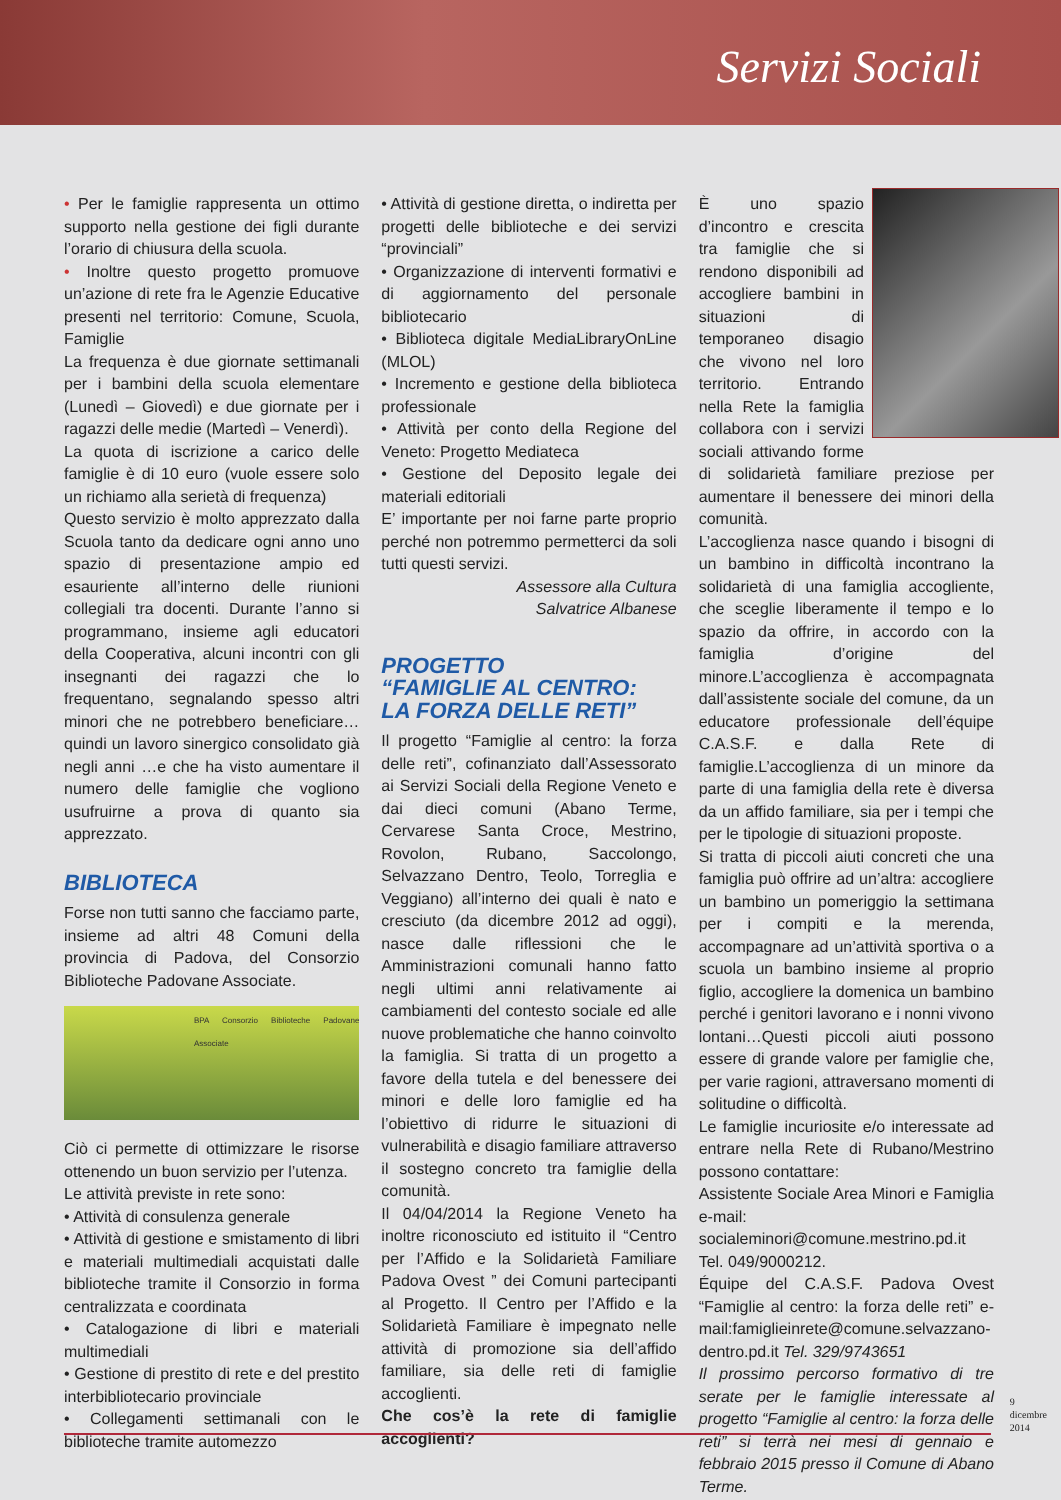Servizi Sociali
• Per le famiglie rappresenta un ottimo supporto nella gestione dei figli durante l’orario di chiusura della scuola.
• Inoltre questo progetto promuove un’azione di rete fra le Agenzie Educative presenti nel territorio: Comune, Scuola, Famiglie
La frequenza è due giornate settimanali per i bambini della scuola elementare (Lunedì – Giovedì) e due giornate per i ragazzi delle medie (Martedì – Venerdì).
La quota di iscrizione a carico delle famiglie è di 10 euro (vuole essere solo un richiamo alla serietà di frequenza)
Questo servizio è molto apprezzato dalla Scuola tanto da dedicare ogni anno uno spazio di presentazione ampio ed esauriente all’interno delle riunioni collegiali tra docenti. Durante l’anno si programmano, insieme agli educatori della Cooperativa, alcuni incontri con gli insegnanti dei ragazzi che lo frequentano, segnalando spesso altri minori che ne potrebbero beneficiare…quindi un lavoro sinergico consolidato già negli anni …e che ha visto aumentare il numero delle famiglie che vogliono usufruirne a prova di quanto sia apprezzato.
BIBLIOTECA
Forse non tutti sanno che facciamo parte, insieme ad altri 48 Comuni della provincia di Padova, del Consorzio Biblioteche Padovane Associate.
BPA Consorzio Biblioteche Padovane Associate
Ciò ci permette di ottimizzare le risorse ottenendo un buon servizio per l’utenza.
Le attività previste in rete sono:
• Attività di consulenza generale
• Attività di gestione e smistamento di libri e materiali multimediali acquistati dalle biblioteche tramite il Consorzio in forma centralizzata e coordinata
• Catalogazione di libri e materiali multimediali
• Gestione di prestito di rete e del prestito interbibliotecario provinciale
• Collegamenti settimanali con le biblioteche tramite automezzo
• Attività di gestione diretta, o indiretta per progetti delle biblioteche e dei servizi “provinciali”
• Organizzazione di interventi formativi e di aggiornamento del personale bibliotecario
• Biblioteca digitale MediaLibraryOnLine (MLOL)
• Incremento e gestione della biblioteca professionale
• Attività per conto della Regione del Veneto: Progetto Mediateca
• Gestione del Deposito legale dei materiali editoriali
E’ importante per noi farne parte proprio perché non potremmo permetterci da soli tutti questi servizi.
Assessore alla Cultura
Salvatrice Albanese
PROGETTO
“FAMIGLIE AL CENTRO:
LA FORZA DELLE RETI”
Il progetto “Famiglie al centro: la forza delle reti”, cofinanziato dall’Assessorato ai Servizi Sociali della Regione Veneto e dai dieci comuni (Abano Terme, Cervarese Santa Croce, Mestrino, Rovolon, Rubano, Saccolongo, Selvazzano Dentro, Teolo, Torreglia e Veggiano) all’interno dei quali è nato e cresciuto (da dicembre 2012 ad oggi), nasce dalle riflessioni che le Amministrazioni comunali hanno fatto negli ultimi anni relativamente ai cambiamenti del contesto sociale ed alle nuove problematiche che hanno coinvolto la famiglia. Si tratta di un progetto a favore della tutela e del benessere dei minori e delle loro famiglie ed ha l’obiettivo di ridurre le situazioni di vulnerabilità e disagio familiare attraverso il sostegno concreto tra famiglie della comunità.
Il 04/04/2014 la Regione Veneto ha inoltre riconosciuto ed istituito il “Centro per l’Affido e la Solidarietà Familiare Padova Ovest ” dei Comuni partecipanti al Progetto. Il Centro per l’Affido e la Solidarietà Familiare è impegnato nelle attività di promozione sia dell’affido familiare, sia delle reti di famiglie accoglienti.
Che cos’è la rete di famiglie accoglienti?
È uno spazio d’incontro e crescita tra famiglie che si rendono disponibili ad accogliere bambini in situazioni di temporaneo disagio che vivono nel loro territorio. Entrando nella Rete la famiglia collabora con i servizi sociali attivando forme di solidarietà familiare preziose per aumentare il benessere dei minori della comunità.
L’accoglienza nasce quando i bisogni di un bambino in difficoltà incontrano la solidarietà di una famiglia accogliente, che sceglie liberamente il tempo e lo spazio da offrire, in accordo con la famiglia d’origine del minore.L’accoglienza è accompagnata dall’assistente sociale del comune, da un educatore professionale dell’équipe C.A.S.F. e dalla Rete di famiglie.L’accoglienza di un minore da parte di una famiglia della rete è diversa da un affido familiare, sia per i tempi che per le tipologie di situazioni proposte.
Si tratta di piccoli aiuti concreti che una famiglia può offrire ad un’altra: accogliere un bambino un pomeriggio la settimana per i compiti e la merenda, accompagnare ad un’attività sportiva o a scuola un bambino insieme al proprio figlio, accogliere la domenica un bambino perché i genitori lavorano e i nonni vivono lontani…Questi piccoli aiuti possono essere di grande valore per famiglie che, per varie ragioni, attraversano momenti di solitudine o difficoltà.
Le famiglie incuriosite e/o interessate ad entrare nella Rete di Rubano/Mestrino possono contattare:
Assistente Sociale Area Minori e Famiglia e-mail: socialeminori@comune.mestrino.pd.it Tel. 049/9000212.
Équipe del C.A.S.F. Padova Ovest “Famiglie al centro: la forza delle reti” e-mail:famiglieinrete@comune.selvazzano-dentro.pd.it Tel. 329/9743651
Il prossimo percorso formativo di tre serate per le famiglie interessate al progetto “Famiglie al centro: la forza delle reti” si terrà nei mesi di gennaio e febbraio 2015 presso il Comune di Abano Terme.
9
dicembre
2014